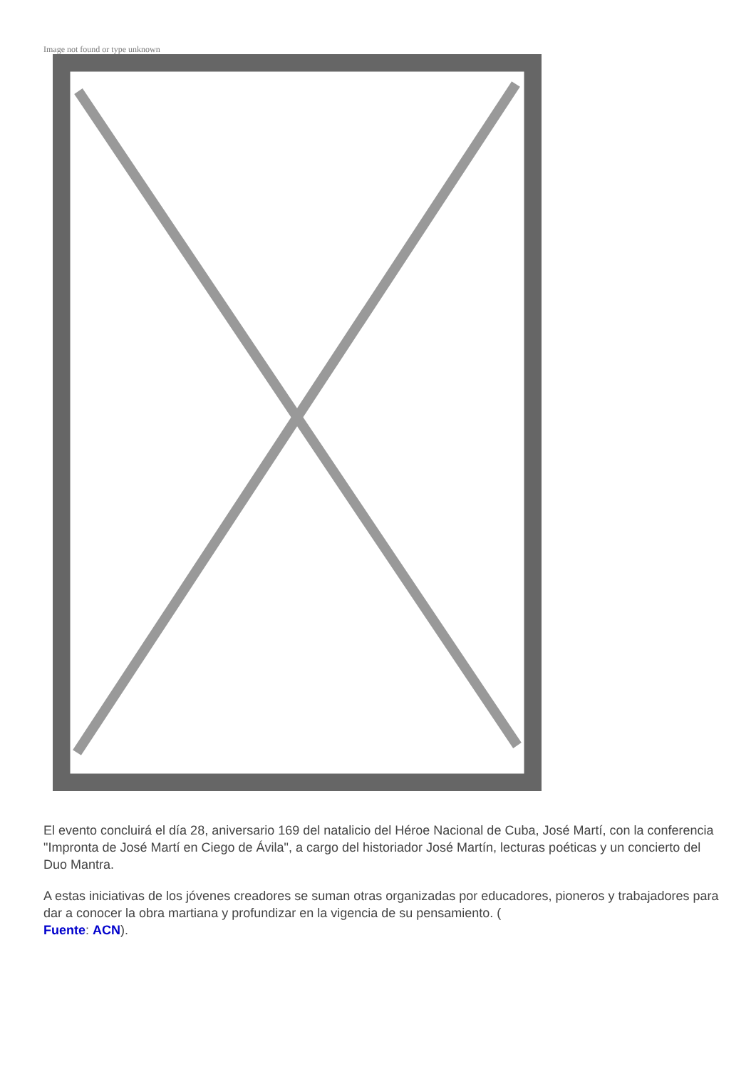Image not found or type unknown
El evento concluirá el día 28, aniversario 169 del natalicio del Héroe Nacional de Cuba, José Martí, con la conferencia "Impronta de José Martí en Ciego de Ávila", a cargo del historiador José Martín, lecturas poéticas y un concierto del Duo Mantra.
A estas iniciativas de los jóvenes creadores se suman otras organizadas por educadores, pioneros y trabajadores para dar a conocer la obra martiana y profundizar en la vigencia de su pensamiento. (
Fuente: ACN).